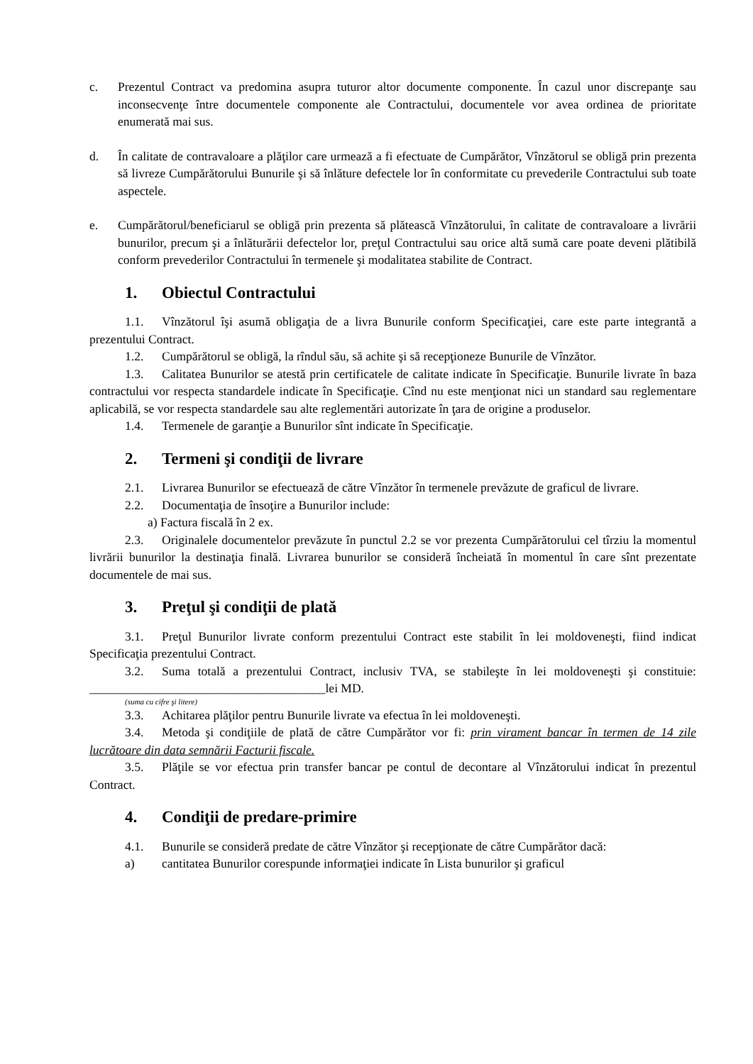c. Prezentul Contract va predomina asupra tuturor altor documente componente. În cazul unor discrepanţe sau inconsecvenţe între documentele componente ale Contractului, documentele vor avea ordinea de prioritate enumerată mai sus.
d. În calitate de contravaloare a plăţilor care urmează a fi efectuate de Cumpărător, Vînzătorul se obligă prin prezenta să livreze Cumpărătorului Bunurile şi să înlăture defectele lor în conformitate cu prevederile Contractului sub toate aspectele.
e. Cumpărătorul/beneficiarul se obligă prin prezenta să plătească Vînzătorului, în calitate de contravaloare a livrării bunurilor, precum şi a înlăturării defectelor lor, preţul Contractului sau orice altă sumă care poate deveni plătibilă conform prevederilor Contractului în termenele şi modalitatea stabilite de Contract.
1. Obiectul Contractului
1.1. Vînzătorul îşi asumă obligaţia de a livra Bunurile conform Specificaţiei, care este parte integrantă a prezentului Contract.
1.2. Cumpărătorul se obligă, la rîndul său, să achite şi să recepţioneze Bunurile de Vînzător.
1.3. Calitatea Bunurilor se atestă prin certificatele de calitate indicate în Specificaţie. Bunurile livrate în baza contractului vor respecta standardele indicate în Specificaţie. Cînd nu este menţionat nici un standard sau reglementare aplicabilă, se vor respecta standardele sau alte reglementări autorizate în ţara de origine a produselor.
1.4. Termenele de garanţie a Bunurilor sînt indicate în Specificaţie.
2. Termeni şi condiţii de livrare
2.1. Livrarea Bunurilor se efectuează de către Vînzător în termenele prevăzute de graficul de livrare.
2.2. Documentaţia de însoţire a Bunurilor include:
a) Factura fiscală în 2 ex.
2.3. Originalele documentelor prevăzute în punctul 2.2 se vor prezenta Cumpărătorului cel tîrziu la momentul livrării bunurilor la destinaţia finală. Livrarea bunurilor se consideră încheiată în momentul în care sînt prezentate documentele de mai sus.
3. Preţul şi condiţii de plată
3.1. Preţul Bunurilor livrate conform prezentului Contract este stabilit în lei moldoveneşti, fiind indicat Specificaţia prezentului Contract.
3.2. Suma totală a prezentului Contract, inclusiv TVA, se stabileşte în lei moldoveneşti şi constituie: ______________________________________lei MD.
(suma cu cifre şi litere)
3.3. Achitarea plăţilor pentru Bunurile livrate va efectua în lei moldoveneşti.
3.4. Metoda şi condiţiile de plată de către Cumpărător vor fi: prin virament bancar în termen de 14 zile lucrătoare din data semnării Facturii fiscale.
3.5. Plăţile se vor efectua prin transfer bancar pe contul de decontare al Vînzătorului indicat în prezentul Contract.
4. Condiţii de predare-primire
4.1. Bunurile se consideră predate de către Vînzător şi recepţionate de către Cumpărător dacă:
a) cantitatea Bunurilor corespunde informaţiei indicate în Lista bunurilor şi graficul